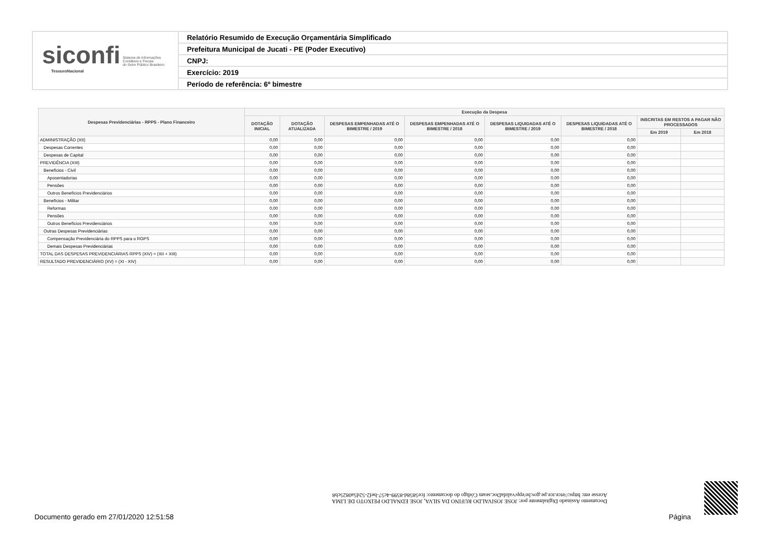siconfi Sistema de Informações
Contábeis e Fiscais
do Setor Público Brasileiro
TesouroNacional
Relatório Resumido de Execução Orçamentária Simplificado
Prefeitura Municipal de Jucati - PE (Poder Executivo)
CNPJ:
Exercício: 2019
Período de referência: 6º bimestre
| Despesas Previdenciárias - RPPS - Plano Financeiro | Execução da Despesa | | | | | | | |
| --- | --- | --- | --- | --- | --- | --- | --- | --- |
| | DOTAÇÃO INICIAL | DOTAÇÃO ATUALIZADA | DESPESAS EMPENHADAS ATÉ O BIMESTRE / 2019 | DESPESAS EMPENHADAS ATÉ O BIMESTRE / 2018 | DESPESAS LIQUIDADAS ATÉ O BIMESTRE / 2019 | DESPESAS LIQUIDADAS ATÉ O BIMESTRE / 2018 | INSCRITAS EM RESTOS A PAGAR NÃO PROCESSADOS | |
| | | | | | | | Em 2019 | Em 2018 |
| ADMINISTRAÇÃO (XII) | 0,00 | 0,00 | 0,00 | 0,00 | 0,00 | 0,00 | | |
| Despesas Correntes | 0,00 | 0,00 | 0,00 | 0,00 | 0,00 | 0,00 | | |
| Despesas de Capital | 0,00 | 0,00 | 0,00 | 0,00 | 0,00 | 0,00 | | |
| PREVIDÊNCIA (XIII) | 0,00 | 0,00 | 0,00 | 0,00 | 0,00 | 0,00 | | |
| Benefícios - Civil | 0,00 | 0,00 | 0,00 | 0,00 | 0,00 | 0,00 | | |
| Aposentadorias | 0,00 | 0,00 | 0,00 | 0,00 | 0,00 | 0,00 | | |
| Pensões | 0,00 | 0,00 | 0,00 | 0,00 | 0,00 | 0,00 | | |
| Outros Benefícios Previdenciários | 0,00 | 0,00 | 0,00 | 0,00 | 0,00 | 0,00 | | |
| Benefícios - Militar | 0,00 | 0,00 | 0,00 | 0,00 | 0,00 | 0,00 | | |
| Reformas | 0,00 | 0,00 | 0,00 | 0,00 | 0,00 | 0,00 | | |
| Pensões | 0,00 | 0,00 | 0,00 | 0,00 | 0,00 | 0,00 | | |
| Outros Benefícios Previdenciários | 0,00 | 0,00 | 0,00 | 0,00 | 0,00 | 0,00 | | |
| Outras Despesas Previdenciárias | 0,00 | 0,00 | 0,00 | 0,00 | 0,00 | 0,00 | | |
| Compensação Previdenciária do RPPS para o RGPS | 0,00 | 0,00 | 0,00 | 0,00 | 0,00 | 0,00 | | |
| Demais Despesas Previdenciárias | 0,00 | 0,00 | 0,00 | 0,00 | 0,00 | 0,00 | | |
| TOTAL DAS DESPESAS PREVIDENCIÁRIAS RPPS (XIV) = (XII + XIII) | 0,00 | 0,00 | 0,00 | 0,00 | 0,00 | 0,00 | | |
| RESULTADO PREVIDENCIÁRIO (XV) = (XI - XIV) | 0,00 | 0,00 | 0,00 | 0,00 | 0,00 | 0,00 | | |
Documento Assinado Digitalmente por: JOSE JOSIVALDO RUFINO DA SILVA, JOSE EDNALDO PEIXOTO DE LIMA
Acesse em: https://etce.tce.pe.gov.br/epp/validaDoc.seam Código do documento: fce5858d-8599-4c57-bef2-52d5a0825cb8
Documento gerado em 27/01/2020 12:51:58
Página